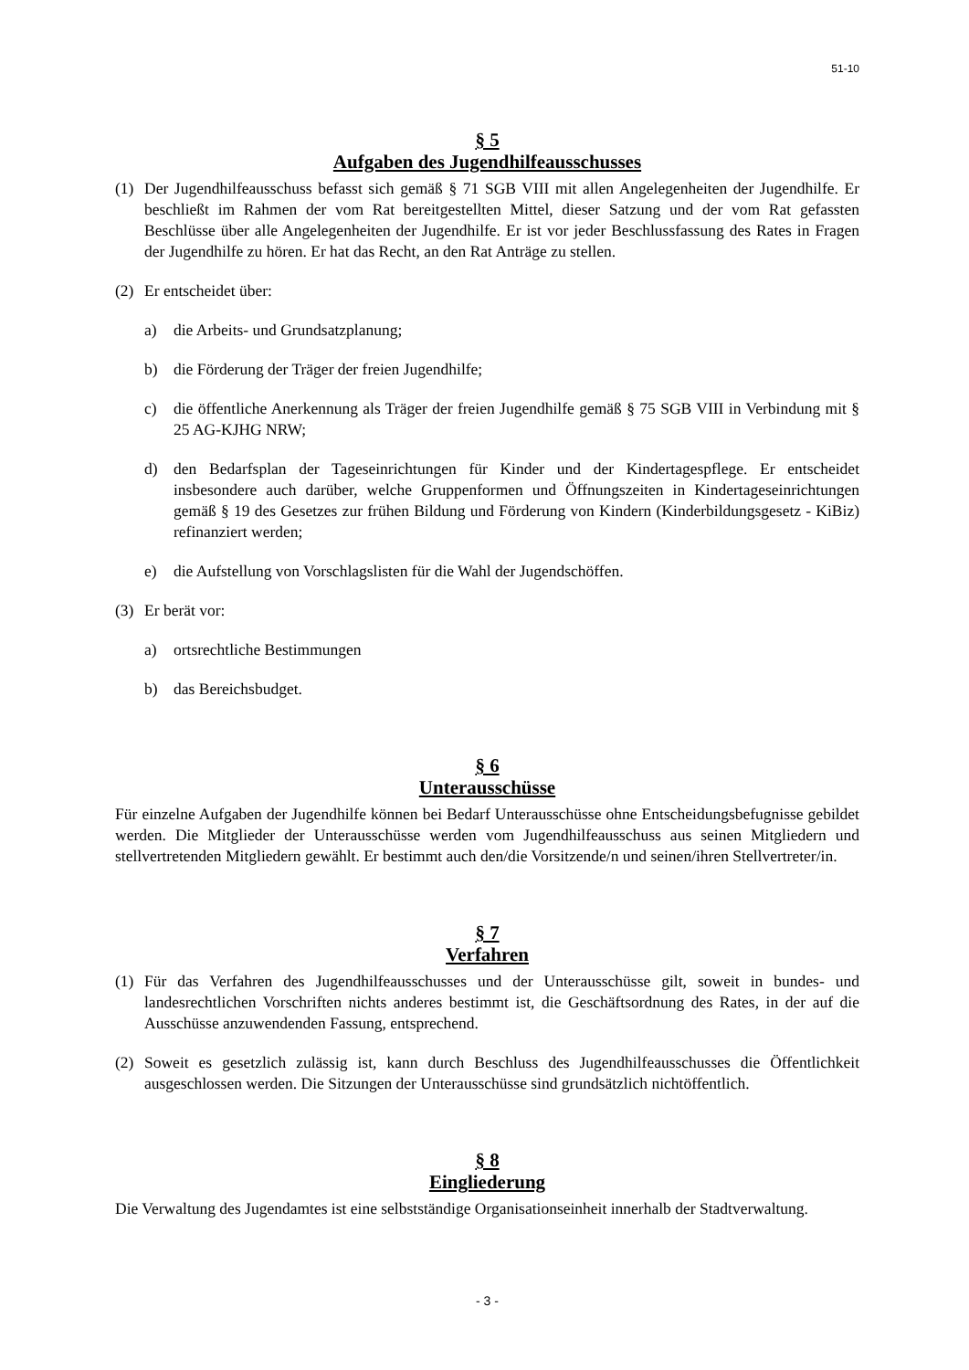51-10
§ 5
Aufgaben des Jugendhilfeausschusses
(1) Der Jugendhilfeausschuss befasst sich gemäß § 71 SGB VIII mit allen Angelegenheiten der Jugendhilfe. Er beschließt im Rahmen der vom Rat bereitgestellten Mittel, dieser Satzung und der vom Rat gefassten Beschlüsse über alle Angelegenheiten der Jugendhilfe. Er ist vor jeder Beschlussfassung des Rates in Fragen der Jugendhilfe zu hören. Er hat das Recht, an den Rat Anträge zu stellen.
(2) Er entscheidet über:
a) die Arbeits- und Grundsatzplanung;
b) die Förderung der Träger der freien Jugendhilfe;
c) die öffentliche Anerkennung als Träger der freien Jugendhilfe gemäß § 75 SGB VIII in Verbindung mit § 25 AG-KJHG NRW;
d) den Bedarfsplan der Tageseinrichtungen für Kinder und der Kindertagespflege. Er entscheidet insbesondere auch darüber, welche Gruppenformen und Öffnungszeiten in Kindertageseinrichtungen gemäß § 19 des Gesetzes zur frühen Bildung und Förderung von Kindern (Kinderbildungsgesetz - KiBiz) refinanziert werden;
e) die Aufstellung von Vorschlagslisten für die Wahl der Jugendschöffen.
(3) Er berät vor:
a) ortsrechtliche Bestimmungen
b) das Bereichsbudget.
§ 6
Unterausschüsse
Für einzelne Aufgaben der Jugendhilfe können bei Bedarf Unterausschüsse ohne Entscheidungsbefugnisse gebildet werden. Die Mitglieder der Unterausschüsse werden vom Jugendhilfeausschuss aus seinen Mitgliedern und stellvertretenden Mitgliedern gewählt. Er bestimmt auch den/die Vorsitzende/n und seinen/ihren Stellvertreter/in.
§ 7
Verfahren
(1) Für das Verfahren des Jugendhilfeausschusses und der Unterausschüsse gilt, soweit in bundes- und landesrechtlichen Vorschriften nichts anderes bestimmt ist, die Geschäftsordnung des Rates, in der auf die Ausschüsse anzuwendenden Fassung, entsprechend.
(2) Soweit es gesetzlich zulässig ist, kann durch Beschluss des Jugendhilfeausschusses die Öffentlichkeit ausgeschlossen werden. Die Sitzungen der Unterausschüsse sind grundsätzlich nichtöffentlich.
§ 8
Eingliederung
Die Verwaltung des Jugendamtes ist eine selbstständige Organisationseinheit innerhalb der Stadtverwaltung.
- 3 -